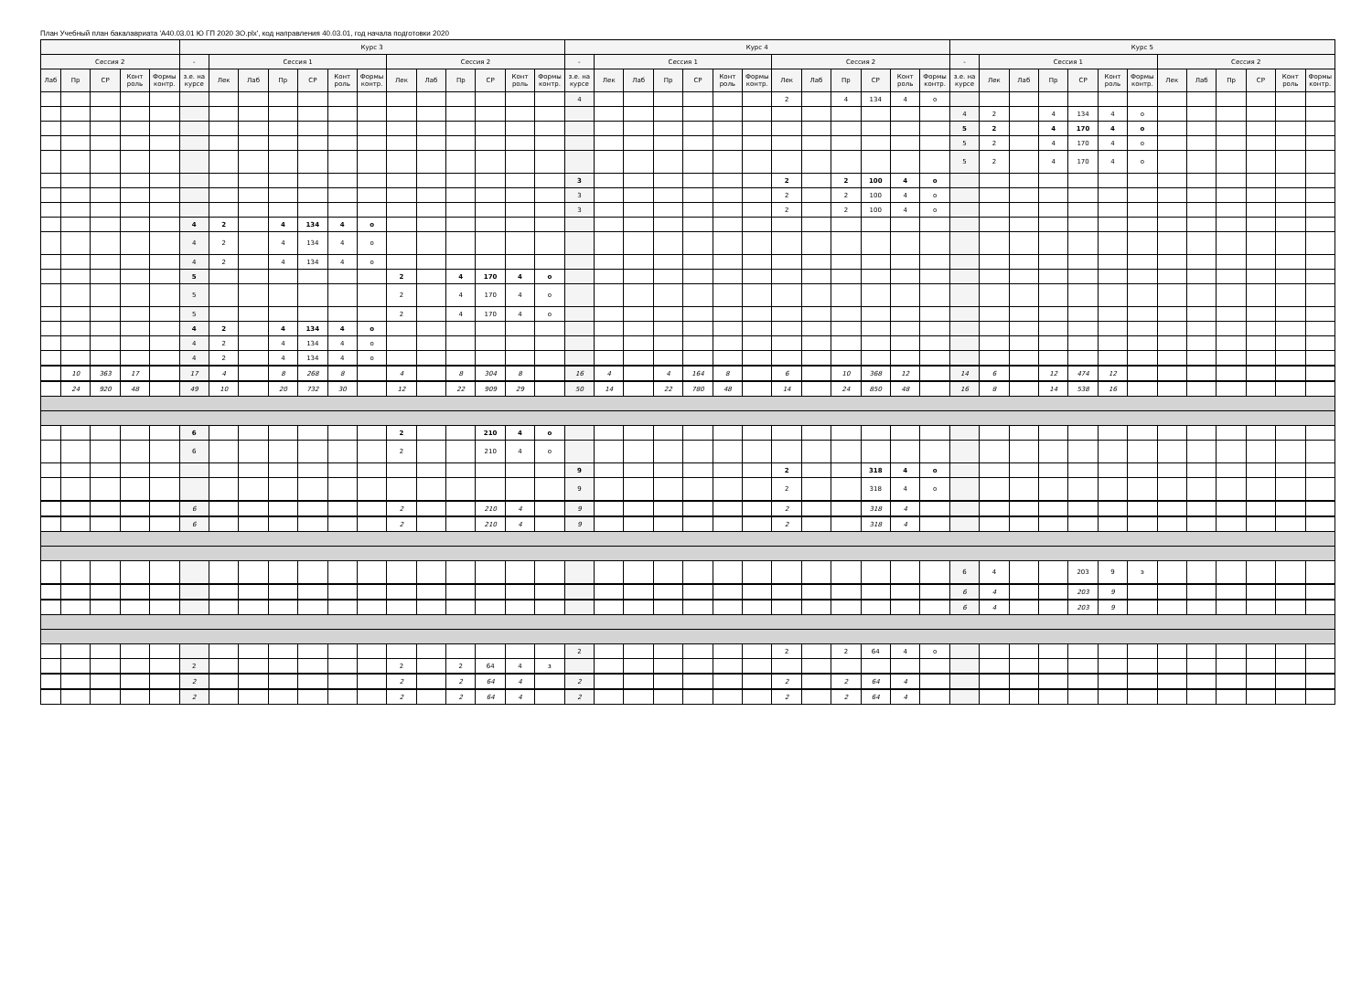План Учебный план бакалавриата 'А40.03.01 Ю ГП 2020 ЗО.plx', код направления 40.03.01, год начала подготовки 2020
| | | | | | Курс 3 | | | | | | | | | | | | | Курс 4 | | | | | | | | | | | | | Курс 5 | | | | | | | | | | | | |
| --- | --- | --- | --- | --- | --- | --- | --- | --- | --- | --- | --- | --- | --- | --- | --- | --- | --- | --- | --- | --- | --- | --- | --- | --- | --- | --- | --- | --- | --- | --- | --- | --- | --- | --- | --- | --- | --- | --- | --- | --- | --- | --- | --- |
| Сессия 2 | | | | | - | Сессия 1 | | | | | | Сессия 2 | | | | | | - | Сессия 1 | | | | | | Сессия 2 | | | | | | - | Сессия 1 | | | | | | Сессия 2 | | | | | |
| Лаб | Пр | СР | Конт роль | Формы контр. | з.е. на курсе | Лек | Лаб | Пр | СР | Конт роль | Формы контр. | Лек | Лаб | Пр | СР | Конт роль | Формы контр. | з.е. на курсе | Лек | Лаб | Пр | СР | Конт роль | Формы контр. | Лек | Лаб | Пр | СР | Конт роль | Формы контр. | з.е. на курсе | Лек | Лаб | Пр | СР | Конт роль | Формы контр. | Лек | Лаб | Пр | СР | Конт роль | Формы контр. |
| | | | | | | | | | | | | | | | | | | 4 | | | | | | | 2 | | 4 | 134 | 4 | о | | | | | | | | | | | | | |
| | | | | | | | | | | | | | | | | | | | | | | | | | | | | | | | 4 | 2 | | 4 | 134 | 4 | о | | | | | | |
| | | | | | | | | | | | | | | | | | | | | | | | | | | | | | | | 5 | 2 | | 4 | 170 | 4 | о | | | | | | |
| | | | | | | | | | | | | | | | | | | | | | | | | | | | | | | | 5 | 2 | | 4 | 170 | 4 | о | | | | | | |
| | | | | | | | | | | | | | | | | | | | | | | | | | | | | | | | 5 | 2 | | 4 | 170 | 4 | о | | | | | | |
| | | | | | | | | | | | | | | | | | | 3 | | | | | | | 2 | | 2 | 100 | 4 | о | | | | | | | | | | | | | |
| | | | | | | | | | | | | | | | | | | 3 | | | | | | | 2 | | 2 | 100 | 4 | о | | | | | | | | | | | | | |
| | | | | | | | | | | | | | | | | | | 3 | | | | | | | 2 | | 2 | 100 | 4 | о | | | | | | | | | | | | | |
| | | | | | 4 | 2 | | 4 | 134 | 4 | о | | | | | | | | | | | | | | | | | | | | | | | | | | | | | | | | |
| | | | | | 4 | 2 | | 4 | 134 | 4 | о | | | | | | | | | | | | | | | | | | | | | | | | | | | | | | | | |
| | | | | | 4 | 2 | | 4 | 134 | 4 | о | | | | | | | | | | | | | | | | | | | | | | | | | | | | | | | | |
| | | | | | 5 | | | | | | | 2 | | 4 | 170 | 4 | о | | | | | | | | | | | | | | | | | | | | | | | | | | |
| | | | | | 5 | | | | | | | 2 | | 4 | 170 | 4 | о | | | | | | | | | | | | | | | | | | | | | | | | | | |
| | | | | | 5 | | | | | | | 2 | | 4 | 170 | 4 | о | | | | | | | | | | | | | | | | | | | | | | | | | | |
| | | | | | 4 | 2 | | 4 | 134 | 4 | о | | | | | | | | | | | | | | | | | | | | | | | | | | | | | | | | |
| | | | | | 4 | 2 | | 4 | 134 | 4 | о | | | | | | | | | | | | | | | | | | | | | | | | | | | | | | | | |
| | | | | | 4 | 2 | | 4 | 134 | 4 | о | | | | | | | | | | | | | | | | | | | | | | | | | | | | | | | | |
| | 10 | 363 | 17 | | 17 | 4 | | 8 | 268 | 8 | | 4 | | 8 | 304 | 8 | | 16 | 4 | | 4 | 164 | 8 | | 6 | | 10 | 368 | 12 | | 14 | 6 | | 12 | 474 | 12 | | | | | | | |
| | 24 | 920 | 48 | | 49 | 10 | | 20 | 732 | 30 | | 12 | | 22 | 909 | 29 | | 50 | 14 | | 22 | 780 | 48 | | 14 | | 24 | 850 | 48 | | 16 | 8 | | 14 | 538 | 16 | | | | | | | |
| | | | | | 6 | | | | | | | 2 | | | 210 | 4 | о | | | | | | | | | | | | | | | | | | | | | | | | | | |
| | | | | | 6 | | | | | | | 2 | | | 210 | 4 | о | | | | | | | | | | | | | | | | | | | | | | | | | | |
| | | | | | | | | | | | | | | | | | | 9 | | | | | | | 2 | | | 318 | 4 | о | | | | | | | | | | | | | |
| | | | | | | | | | | | | | | | | | | 9 | | | | | | | 2 | | | 318 | 4 | о | | | | | | | | | | | | | |
| | | | | | 6 | | | | | | | 2 | | | 210 | 4 | | 9 | | | | | | | 2 | | | 318 | 4 | | | | | | | | | | | | | | |
| | | | | | 6 | | | | | | | 2 | | | 210 | 4 | | 9 | | | | | | | 2 | | | 318 | 4 | | | | | | | | | | | | | | |
| | | | | | | | | | | | | | | | | | | | | | | | | | | | | | | | 6 | 4 | | | 203 | 9 | э | | | | | | |
| | | | | | | | | | | | | | | | | | | | | | | | | | | | | | | | 6 | 4 | | | 203 | 9 | | | | | | | |
| | | | | | | | | | | | | | | | | | | | | | | | | | | | | | | | 6 | 4 | | | 203 | 9 | | | | | | | |
| | | | | | | | | | | | | | | | | | | 2 | | | | | | | 2 | | 2 | 64 | 4 | о | | | | | | | | | | | | | |
| | | | | | 2 | | | | | | | 2 | | 2 | 64 | 4 | з | | | | | | | | | | | | | | | | | | | | | | | | | | |
| | | | | | 2 | | | | | | | 2 | | 2 | 64 | 4 | | 2 | | | | | | | 2 | | 2 | 64 | 4 | | | | | | | | | | | | | | |
| | | | | | 2 | | | | | | | 2 | | 2 | 64 | 4 | | 2 | | | | | | | 2 | | 2 | 64 | 4 | | | | | | | | | | | | | | |